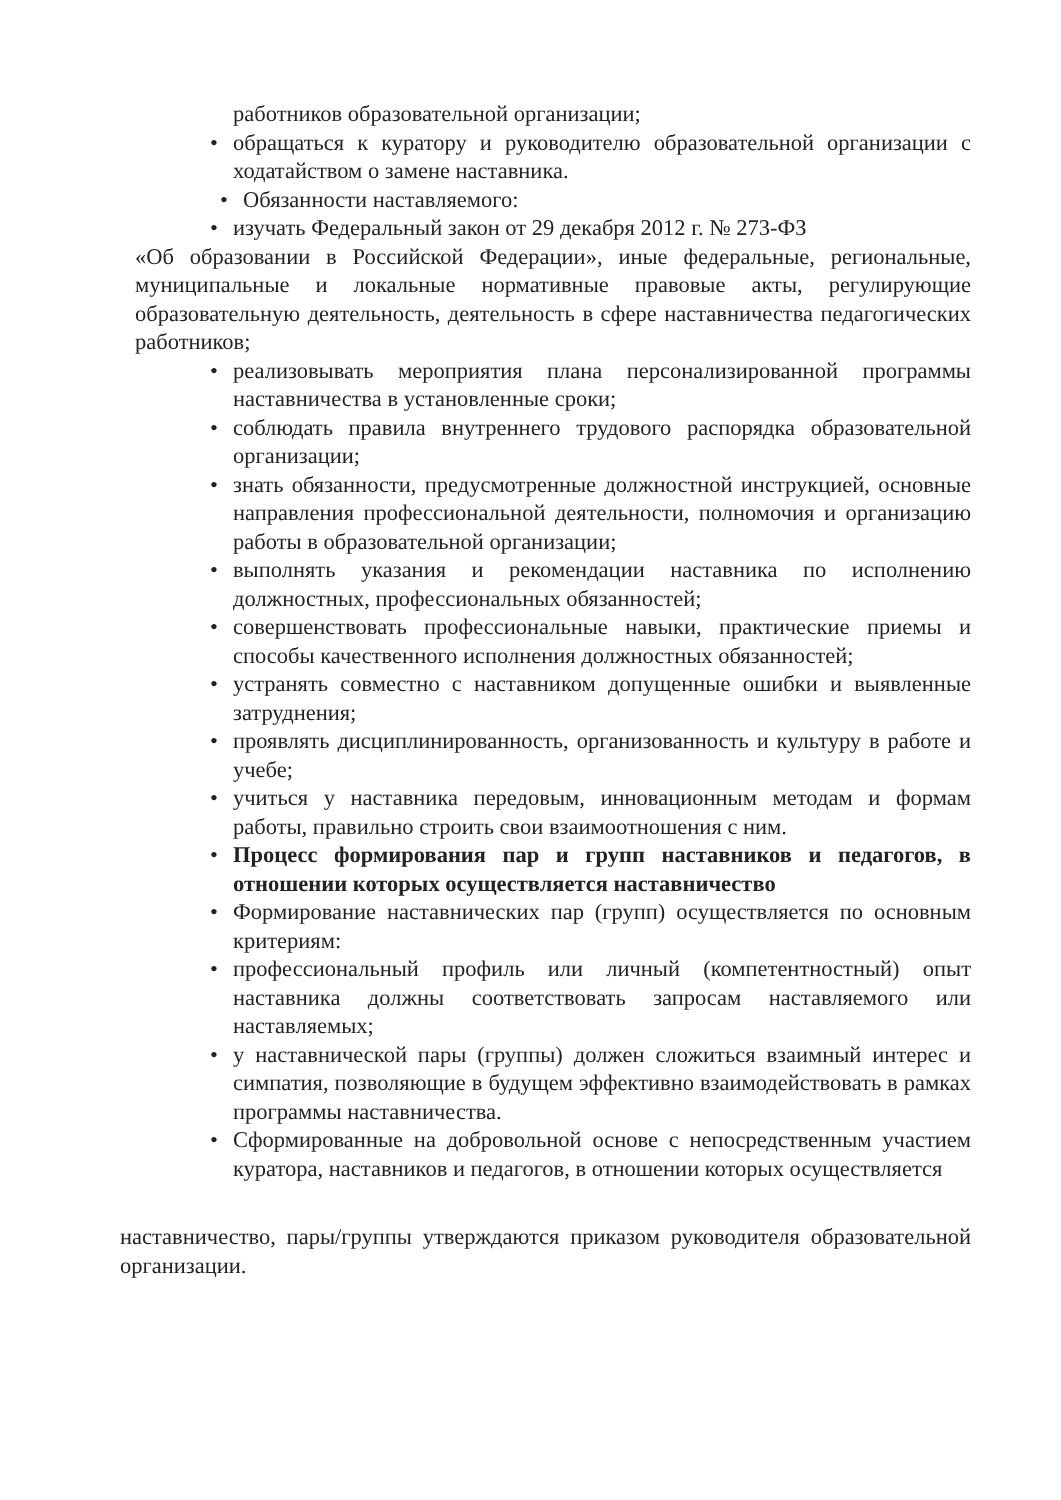работников образовательной организации;
• обращаться к куратору и руководителю образовательной организации с ходатайством о замене наставника.
• Обязанности наставляемого:
• изучать Федеральный закон от 29 декабря 2012 г. № 273-ФЗ
«Об образовании в Российской Федерации», иные федеральные, региональные, муниципальные и локальные нормативные правовые акты, регулирующие образовательную деятельность, деятельность в сфере наставничества педагогических работников;
• реализовывать мероприятия плана персонализированной программы наставничества в установленные сроки;
• соблюдать правила внутреннего трудового распорядка образовательной организации;
• знать обязанности, предусмотренные должностной инструкцией, основные направления профессиональной деятельности, полномочия и организацию работы в образовательной организации;
• выполнять указания и рекомендации наставника по исполнению должностных, профессиональных обязанностей;
• совершенствовать профессиональные навыки, практические приемы и способы качественного исполнения должностных обязанностей;
• устранять совместно с наставником допущенные ошибки и выявленные затруднения;
• проявлять дисциплинированность, организованность и культуру в работе и учебе;
• учиться у наставника передовым, инновационным методам и формам работы, правильно строить свои взаимоотношения с ним.
• Процесс формирования пар и групп наставников и педагогов, в отношении которых осуществляется наставничество
• Формирование наставнических пар (групп) осуществляется по основным критериям:
• профессиональный профиль или личный (компетентностный) опыт наставника должны соответствовать запросам наставляемого или наставляемых;
• у наставнической пары (группы) должен сложиться взаимный интерес и симпатия, позволяющие в будущем эффективно взаимодействовать в рамках программы наставничества.
• Сформированные на добровольной основе с непосредственным участием куратора, наставников и педагогов, в отношении которых осуществляется
наставничество, пары/группы утверждаются приказом руководителя образовательной организации.